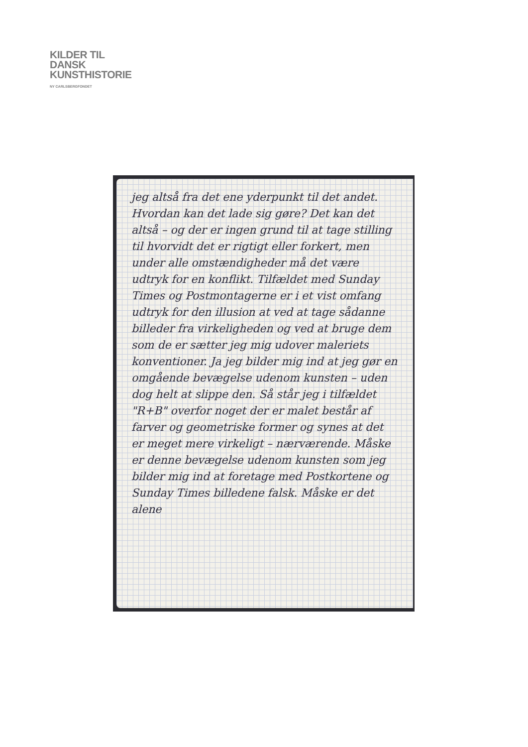KILDER TIL
DANSK
KUNSTHISTORIE
NY CARLSBERGFONDET
jeg altså fra det ene yderpunkt til det andet. Hvordan kan det lade sig gøre? Det kan det altså – og der er ingen grund til at tage stilling til hvorvidt det er rigtigt eller forkert, men under alle omstændigheder må det være udtryk for en konflikt. Tilfældet med Sunday Times og Postmontagerne er i et vist omfang udtryk for den illusion at ved at tage sådanne billeder fra virkeligheden og ved at bruge dem som de er sætter jeg mig udover maleriets konventioner. Ja jeg bilder mig ind at jeg gør en omgående bevægelse udenom kunsten – uden dog helt at slippe den. Så står jeg i tilfældet "R+B" overfor noget der er malet består af farver og geometriske former og synes at det er meget mere virkeligt – nærværende. Måske er denne bevægelse udenom kunsten som jeg bilder mig ind at foretage med Postkortene og Sunday Times billedene falsk. Måske er det alene